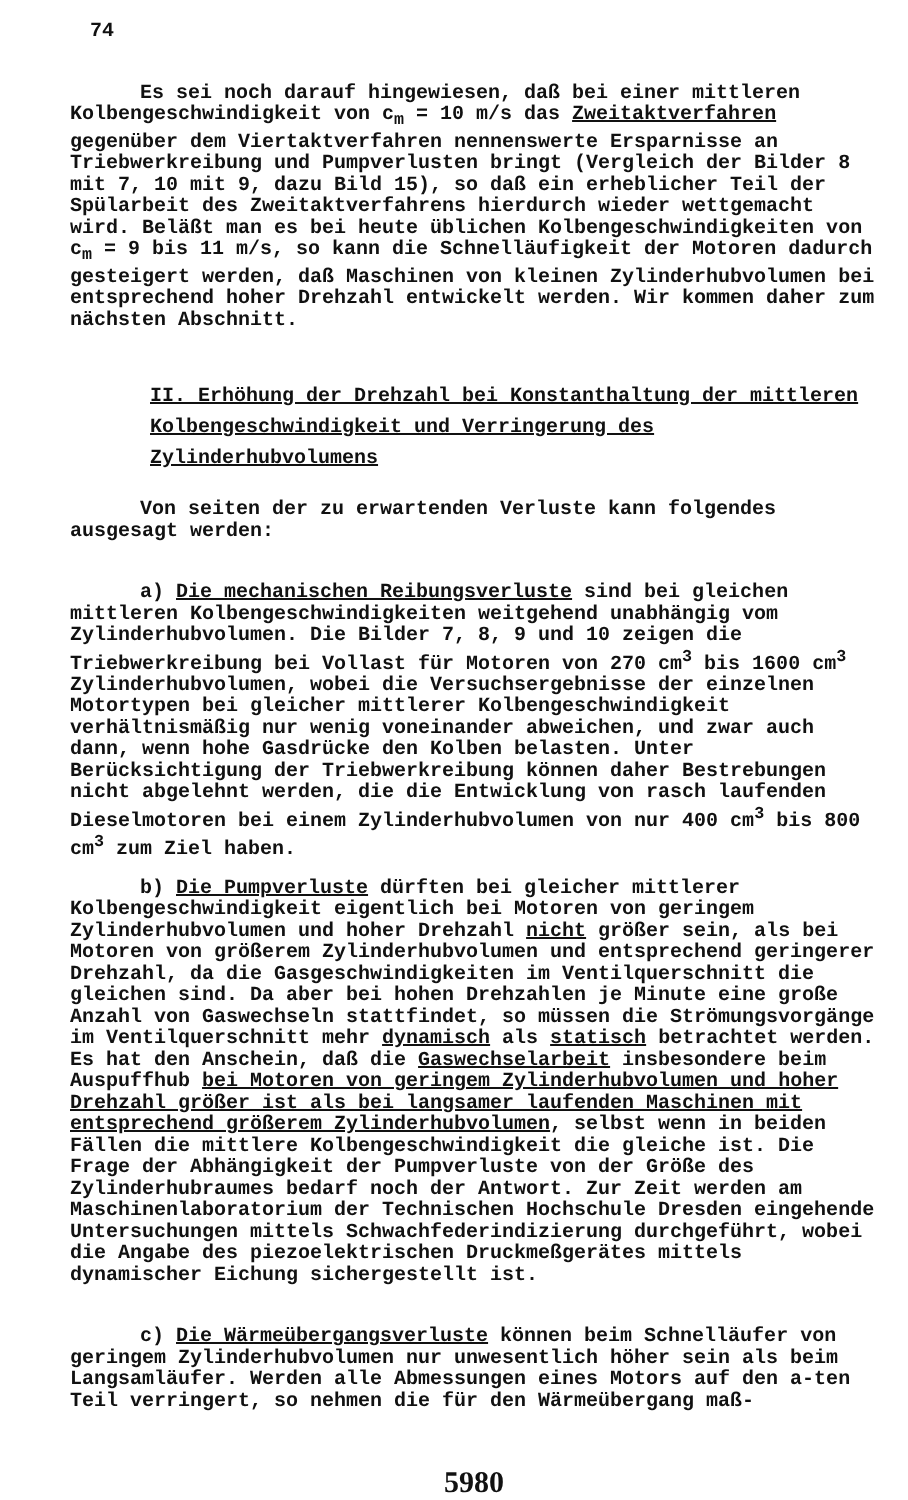74
Es sei noch darauf hingewiesen, daß bei einer mittleren Kolbengeschwindigkeit von c<sub>m</sub> = 10 m/s das Zweitaktverfahren gegenüber dem Viertaktverfahren nennenswerte Ersparnisse an Triebwerkreibung und Pumpverlusten bringt (Vergleich der Bilder 8 mit 7, 10 mit 9, dazu Bild 15), so daß ein erheblicher Teil der Spülarbeit des Zweitaktverfahrens hierdurch wieder wettgemacht wird. Beläßt man es bei heute üblichen Kolbengeschwindigkeiten von c<sub>m</sub> = 9 bis 11 m/s, so kann die Schnelläufigkeit der Motoren dadurch gesteigert werden, daß Maschinen von kleinen Zylinderhubvolumen bei entsprechend hoher Drehzahl entwickelt werden. Wir kommen daher zum nächsten Abschnitt.
II. Erhöhung der Drehzahl bei Konstanthaltung der mittleren Kolbengeschwindigkeit und Verringerung des Zylinderhubvolumens
Von seiten der zu erwartenden Verluste kann folgendes ausgesagt werden:
a) Die mechanischen Reibungsverluste sind bei gleichen mittleren Kolbengeschwindigkeiten weitgehend unabhängig vom Zylinderhubvolumen. Die Bilder 7, 8, 9 und 10 zeigen die Triebwerkreibung bei Vollast für Motoren von 270 cm<sup>3</sup> bis 1600 cm<sup>3</sup> Zylinderhubvolumen, wobei die Versuchsergebnisse der einzelnen Motortypen bei gleicher mittlerer Kolbengeschwindigkeit verhältnismäßig nur wenig voneinander abweichen, und zwar auch dann, wenn hohe Gasdrücke den Kolben belasten. Unter Berücksichtigung der Triebwerkreibung können daher Bestrebungen nicht abgelehnt werden, die die Entwicklung von rasch laufenden Dieselmotoren bei einem Zylinderhubvolumen von nur 400 cm<sup>3</sup> bis 800 cm<sup>3</sup> zum Ziel haben.
b) Die Pumpverluste dürften bei gleicher mittlerer Kolbengeschwindigkeit eigentlich bei Motoren von geringem Zylinderhubvolumen und hoher Drehzahl nicht größer sein, als bei Motoren von größerem Zylinderhubvolumen und entsprechend geringerer Drehzahl, da die Gasgeschwindigkeiten im Ventilquerschnitt die gleichen sind. Da aber bei hohen Drehzahlen je Minute eine große Anzahl von Gaswechseln stattfindet, so müssen die Strömungsvorgänge im Ventilquerschnitt mehr dynamisch als statisch betrachtet werden. Es hat den Anschein, daß die Gaswechselarbeit insbesondere beim Auspuffhub bei Motoren von geringem Zylinderhubvolumen und hoher Drehzahl größer ist als bei langsamer laufenden Maschinen mit entsprechend größerem Zylinderhubvolumen, selbst wenn in beiden Fällen die mittlere Kolbengeschwindigkeit die gleiche ist. Die Frage der Abhängigkeit der Pumpverluste von der Größe des Zylinderhubraumes bedarf noch der Antwort. Zur Zeit werden am Maschinenlaboratorium der Technischen Hochschule Dresden eingehende Untersuchungen mittels Schwachfederindizierung durchgeführt, wobei die Angabe des piezoelektrischen Druckmeßgerätes mittels dynamischer Eichung sichergestellt ist.
c) Die Wärmeübergangsverluste können beim Schnelläufer von geringem Zylinderhubvolumen nur unwesentlich höher sein als beim Langsamläufer. Werden alle Abmessungen eines Motors auf den a-ten Teil verringert, so nehmen die für den Wärmeübergang maß-
5980